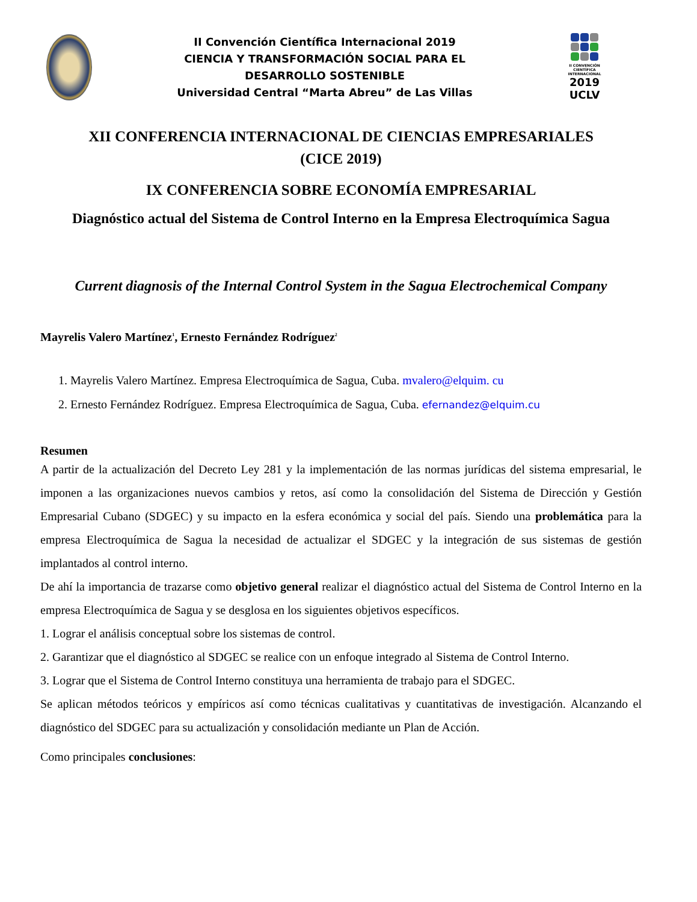II Convención Científica Internacional 2019
CIENCIA Y TRANSFORMACIÓN SOCIAL PARA EL
DESARROLLO SOSTENIBLE
Universidad Central “Marta Abreu” de Las Villas
II CONVENCIÓN CIENTÍFICA INTERNACIONAL
2019
UCLV
XII CONFERENCIA INTERNACIONAL DE CIENCIAS EMPRESARIALES
(CICE 2019)
IX CONFERENCIA SOBRE ECONOMÍA EMPRESARIAL
Diagnóstico actual del Sistema de Control Interno en la Empresa Electroquímica Sagua
Current diagnosis of the Internal Control System in the Sagua Electrochemical Company
Mayrelis Valero Martínez<sup>1</sup>, Ernesto Fernández Rodríguez<sup>2</sup>
1. Mayrelis Valero Martínez. Empresa Electroquímica de Sagua, Cuba. mvalero@elquim. cu
2. Ernesto Fernández Rodríguez. Empresa Electroquímica de Sagua, Cuba. efernandez@elquim.cu
Resumen
A partir de la actualización del Decreto Ley 281 y la implementación de las normas jurídicas del sistema empresarial, le imponen a las organizaciones nuevos cambios y retos, así como la consolidación del Sistema de Dirección y Gestión Empresarial Cubano (SDGEC) y su impacto en la esfera económica y social del país. Siendo una problemática para la empresa Electroquímica de Sagua la necesidad de actualizar el SDGEC y la integración de sus sistemas de gestión implantados al control interno.
De ahí la importancia de trazarse como objetivo general realizar el diagnóstico actual del Sistema de Control Interno en la empresa Electroquímica de Sagua y se desglosa en los siguientes objetivos específicos.
1. Lograr el análisis conceptual sobre los sistemas de control.
2. Garantizar que el diagnóstico al SDGEC se realice con un enfoque integrado al Sistema de Control Interno.
3. Lograr que el Sistema de Control Interno constituya una herramienta de trabajo para el SDGEC.
Se aplican métodos teóricos y empíricos así como técnicas cualitativas y cuantitativas de investigación. Alcanzando el diagnóstico del SDGEC para su actualización y consolidación mediante un Plan de Acción.
Como principales conclusiones: